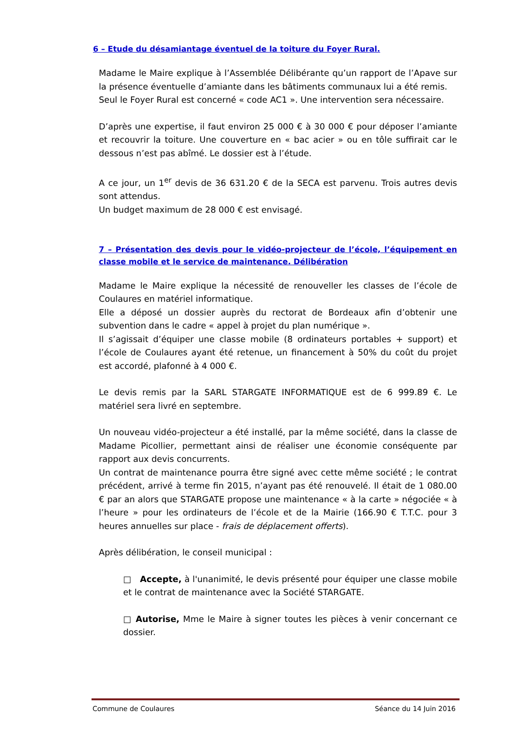6 – Etude du désamiantage éventuel de la toiture du Foyer Rural.
Madame le Maire explique à l’Assemblée Délibérante qu’un rapport de l’Apave sur la présence éventuelle d’amiante dans les bâtiments communaux lui a été remis.
Seul le Foyer Rural est concerné « code AC1 ». Une intervention sera nécessaire.
D’après une expertise, il faut environ 25 000 € à 30 000 € pour déposer l’amiante et recouvrir la toiture. Une couverture en « bac acier » ou en tôle suffirait car le dessous n’est pas abîmé. Le dossier est à l’étude.
A ce jour, un 1<sup>er</sup> devis de 36 631.20 € de la SECA est parvenu. Trois autres devis sont attendus.
Un budget maximum de 28 000 € est envisagé.
7 – Présentation des devis pour le vidéo-projecteur de l’école, l’équipement en classe mobile et le service de maintenance. Délibération
Madame le Maire explique la nécessité de renouveller les classes de l’école de Coulaures en matériel informatique.
Elle a déposé un dossier auprès du rectorat de Bordeaux afin d’obtenir une subvention dans le cadre « appel à projet du plan numérique ».
Il s’agissait d’équiper une classe mobile (8 ordinateurs portables + support) et l’école de Coulaures ayant été retenue, un financement à 50% du coût du projet est accordé, plafonné à 4 000 €.
Le devis remis par la SARL STARGATE INFORMATIQUE est de 6 999.89 €. Le matériel sera livré en septembre.
Un nouveau vidéo-projecteur a été installé, par la même société, dans la classe de Madame Picollier, permettant ainsi de réaliser une économie conséquente par rapport aux devis concurrents.
Un contrat de maintenance pourra être signé avec cette même société ; le contrat précédent, arrivé à terme fin 2015, n’ayant pas été renouvelé. Il était de 1 080.00 € par an alors que STARGATE propose une maintenance « à la carte » négociée « à l’heure » pour les ordinateurs de l’école et de la Mairie (166.90 € T.T.C. pour 3 heures annuelles sur place - frais de déplacement offerts).
Après délibération, le conseil municipal :
□ Accepte, à l'unanimité, le devis présenté pour équiper une classe mobile et le contrat de maintenance avec la Société STARGATE.
□ Autorise, Mme le Maire à signer toutes les pièces à venir concernant ce dossier.
Commune de Coulaures Séance du 14 Juin 2016